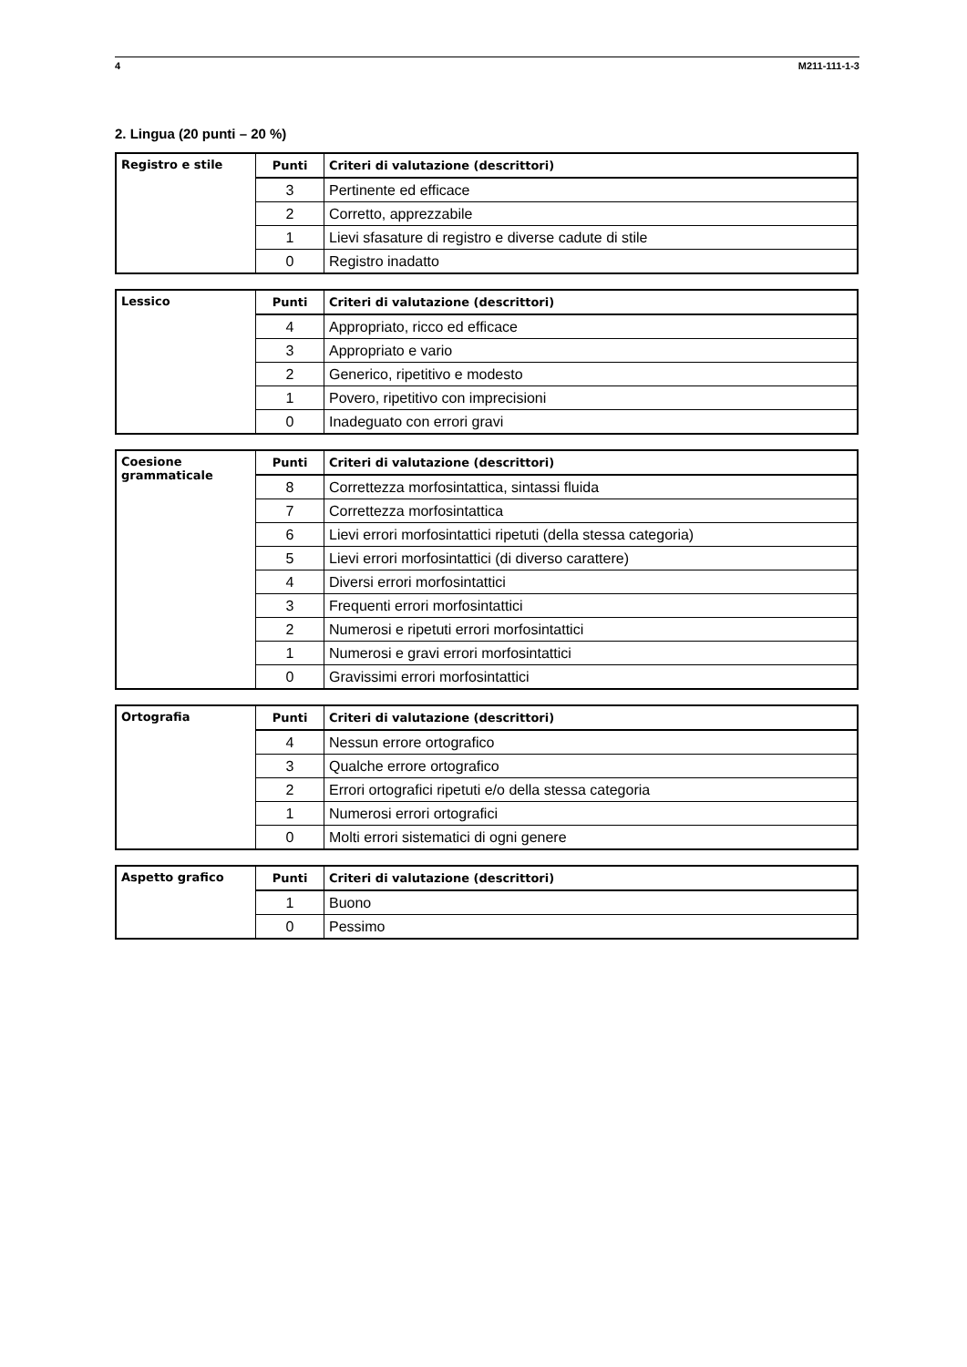4 M211-111-1-3
2. Lingua (20 punti – 20 %)
| Registro e stile | Punti | Criteri di valutazione (descrittori) |
| | 3 | Pertinente ed efficace |
| | 2 | Corretto, apprezzabile |
| | 1 | Lievi sfasature di registro e diverse cadute di stile |
| | 0 | Registro inadatto |
| Lessico | Punti | Criteri di valutazione (descrittori) |
| | 4 | Appropriato, ricco ed efficace |
| | 3 | Appropriato e vario |
| | 2 | Generico, ripetitivo e modesto |
| | 1 | Povero, ripetitivo con imprecisioni |
| | 0 | Inadeguato con errori gravi |
| Coesione grammaticale | Punti | Criteri di valutazione (descrittori) |
| | 8 | Correttezza morfosintattica, sintassi fluida |
| | 7 | Correttezza morfosintattica |
| | 6 | Lievi errori morfosintattici ripetuti (della stessa categoria) |
| | 5 | Lievi errori morfosintattici (di diverso carattere) |
| | 4 | Diversi errori morfosintattici |
| | 3 | Frequenti errori morfosintattici |
| | 2 | Numerosi e ripetuti errori morfosintattici |
| | 1 | Numerosi e gravi errori morfosintattici |
| | 0 | Gravissimi errori morfosintattici |
| Ortografia | Punti | Criteri di valutazione (descrittori) |
| | 4 | Nessun errore ortografico |
| | 3 | Qualche errore ortografico |
| | 2 | Errori ortografici ripetuti e/o della stessa categoria |
| | 1 | Numerosi errori ortografici |
| | 0 | Molti errori sistematici di ogni genere |
| Aspetto grafico | Punti | Criteri di valutazione (descrittori) |
| | 1 | Buono |
| | 0 | Pessimo |